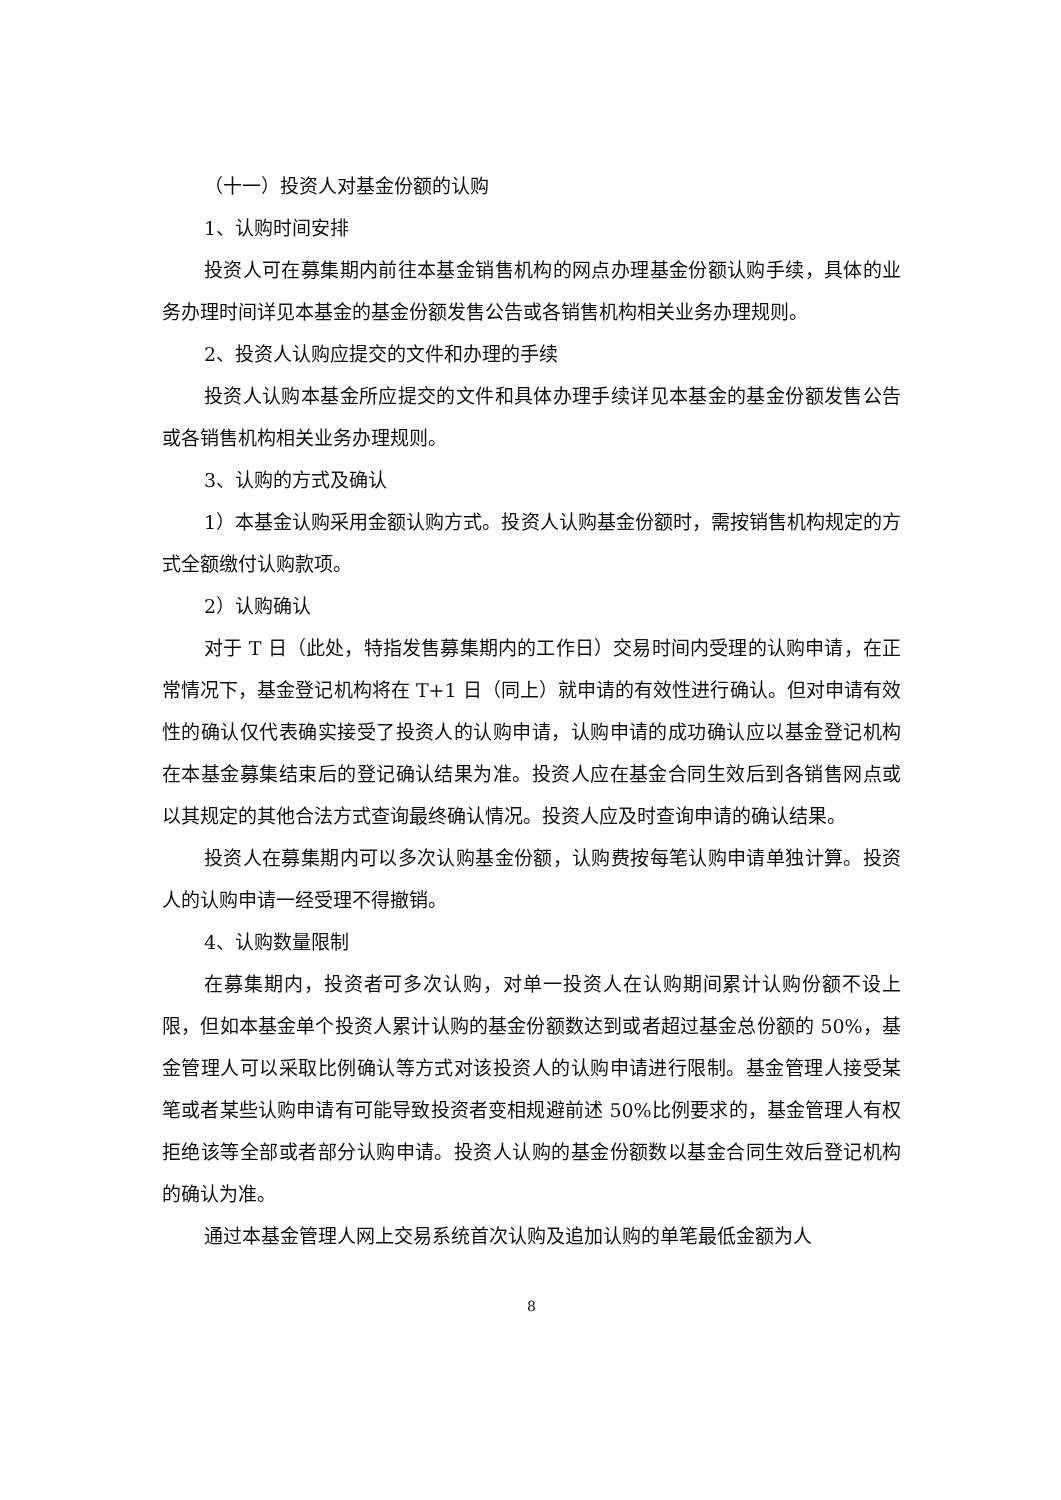（十一）投资人对基金份额的认购
1、认购时间安排
投资人可在募集期内前往本基金销售机构的网点办理基金份额认购手续，具体的业务办理时间详见本基金的基金份额发售公告或各销售机构相关业务办理规则。
2、投资人认购应提交的文件和办理的手续
投资人认购本基金所应提交的文件和具体办理手续详见本基金的基金份额发售公告或各销售机构相关业务办理规则。
3、认购的方式及确认
1）本基金认购采用金额认购方式。投资人认购基金份额时，需按销售机构规定的方式全额缴付认购款项。
2）认购确认
对于 T 日（此处，特指发售募集期内的工作日）交易时间内受理的认购申请，在正常情况下，基金登记机构将在 T+1 日（同上）就申请的有效性进行确认。但对申请有效性的确认仅代表确实接受了投资人的认购申请，认购申请的成功确认应以基金登记机构在本基金募集结束后的登记确认结果为准。投资人应在基金合同生效后到各销售网点或以其规定的其他合法方式查询最终确认情况。投资人应及时查询申请的确认结果。
投资人在募集期内可以多次认购基金份额，认购费按每笔认购申请单独计算。投资人的认购申请一经受理不得撤销。
4、认购数量限制
在募集期内，投资者可多次认购，对单一投资人在认购期间累计认购份额不设上限，但如本基金单个投资人累计认购的基金份额数达到或者超过基金总份额的 50%，基金管理人可以采取比例确认等方式对该投资人的认购申请进行限制。基金管理人接受某笔或者某些认购申请有可能导致投资者变相规避前述 50%比例要求的，基金管理人有权拒绝该等全部或者部分认购申请。投资人认购的基金份额数以基金合同生效后登记机构的确认为准。
通过本基金管理人网上交易系统首次认购及追加认购的单笔最低金额为人
8